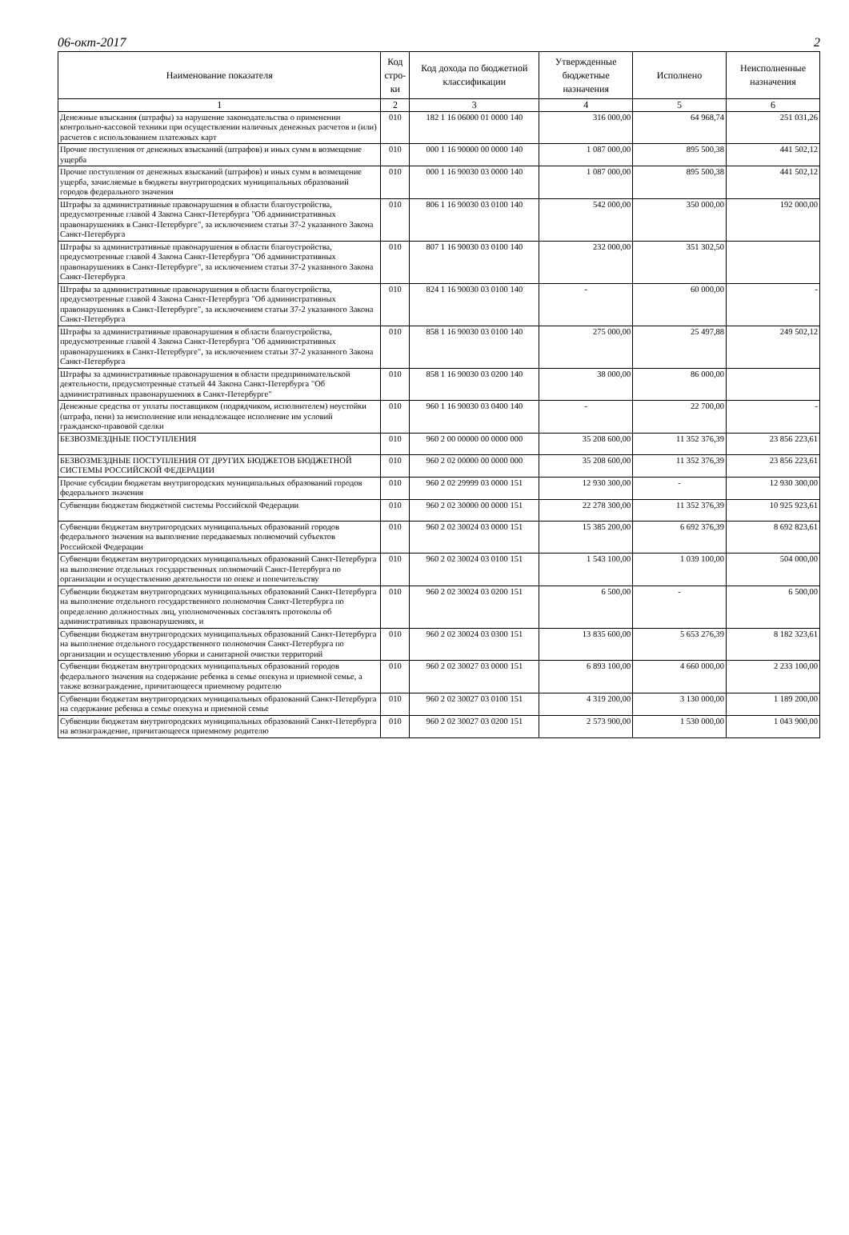06-окт-2017 2
| Наименование показателя | Код стро-ки | Код дохода по бюджетной классификации | Утвержденные бюджетные назначения | Исполнено | Неисполненные назначения |
| --- | --- | --- | --- | --- | --- |
| 1 | 2 | 3 | 4 | 5 | 6 |
| Денежные взыскания (штрафы) за нарушение законодательства о применении контрольно-кассовой техники при осуществлении наличных денежных расчетов и (или) расчетов с использованием платежных карт | 010 | 182 1 16 06000 01 0000 140 | 316 000,00 | 64 968,74 | 251 031,26 |
| Прочие поступления от денежных взысканий (штрафов) и иных сумм в возмещение ущерба | 010 | 000 1 16 90000 00 0000 140 | 1 087 000,00 | 895 500,38 | 441 502,12 |
| Прочие поступления от денежных взысканий (штрафов) и иных сумм в возмещение ущерба, зачисляемые в бюджеты внутригородских муниципальных образований городов федерального значения | 010 | 000 1 16 90030 03 0000 140 | 1 087 000,00 | 895 500,38 | 441 502,12 |
| Штрафы за административные правонарушения в области благоустройства, предусмотренные главой 4 Закона Санкт-Петербурга "Об административных правонарушениях в Санкт-Петербурге", за исключением статьи 37-2 указанного Закона Санкт-Петербурга | 010 | 806 1 16 90030 03 0100 140 | 542 000,00 | 350 000,00 | 192 000,00 |
| Штрафы за административные правонарушения в области благоустройства, предусмотренные главой 4 Закона Санкт-Петербурга "Об административных правонарушениях в Санкт-Петербурге", за исключением статьи 37-2 указанного Закона Санкт-Петербурга | 010 | 807 1 16 90030 03 0100 140 | 232 000,00 | 351 302,50 | |
| Штрафы за административные правонарушения в области благоустройства, предусмотренные главой 4 Закона Санкт-Петербурга "Об административных правонарушениях в Санкт-Петербурге", за исключением статьи 37-2 указанного Закона Санкт-Петербурга | 010 | 824 1 16 90030 03 0100 140 | - | 60 000,00 | - |
| Штрафы за административные правонарушения в области благоустройства, предусмотренные главой 4 Закона Санкт-Петербурга "Об административных правонарушениях в Санкт-Петербурге", за исключением статьи 37-2 указанного Закона Санкт-Петербурга | 010 | 858 1 16 90030 03 0100 140 | 275 000,00 | 25 497,88 | 249 502,12 |
| Штрафы за административные правонарушения в области предпринимательской деятельности, предусмотренные статьей 44 Закона Санкт-Петербурга "Об административных правонарушениях в Санкт-Петербурге" | 010 | 858 1 16 90030 03 0200 140 | 38 000,00 | 86 000,00 | |
| Денежные средства от уплаты поставщиком (подрядчиком, исполнителем) неустойки (штрафа, пени) за неисполнение или ненадлежащее исполнение им условий гражданско-правовой сделки | 010 | 960 1 16 90030 03 0400 140 | - | 22 700,00 | - |
| БЕЗВОЗМЕЗДНЫЕ ПОСТУПЛЕНИЯ | 010 | 960 2 00 00000 00 0000 000 | 35 208 600,00 | 11 352 376,39 | 23 856 223,61 |
| БЕЗВОЗМЕЗДНЫЕ ПОСТУПЛЕНИЯ ОТ ДРУГИХ БЮДЖЕТОВ БЮДЖЕТНОЙ СИСТЕМЫ РОССИЙСКОЙ ФЕДЕРАЦИИ | 010 | 960 2 02 00000 00 0000 000 | 35 208 600,00 | 11 352 376,39 | 23 856 223,61 |
| Прочие субсидии бюджетам внутригородских муниципальных образований городов федерального значения | 010 | 960 2 02 29999 03 0000 151 | 12 930 300,00 | - | 12 930 300,00 |
| Субвенции бюджетам бюджетной системы Российской Федерации | 010 | 960 2 02 30000 00 0000 151 | 22 278 300,00 | 11 352 376,39 | 10 925 923,61 |
| Субвенции бюджетам внутригородских муниципальных образований городов федерального значения на выполнение передаваемых полномочий субъектов Российской Федерации | 010 | 960 2 02 30024 03 0000 151 | 15 385 200,00 | 6 692 376,39 | 8 692 823,61 |
| Субвенции бюджетам внутригородских муниципальных образований Санкт-Петербурга на выполнение отдельных государственных полномочий Санкт-Петербурга по организации и осуществлению деятельности по опеке и попечительству | 010 | 960 2 02 30024 03 0100 151 | 1 543 100,00 | 1 039 100,00 | 504 000,00 |
| Субвенции бюджетам внутригородских муниципальных образований Санкт-Петербурга на выполнение отдельного государственного полномочия Санкт-Петербурга по определению должностных лиц, уполномоченных составлять протоколы об административных правонарушениях, и | 010 | 960 2 02 30024 03 0200 151 | 6 500,00 | - | 6 500,00 |
| Субвенции бюджетам внутригородских муниципальных образований Санкт-Петербурга на выполнение отдельного государственного полномочия Санкт-Петербурга по организации и осуществлению уборки и санитарной очистки территорий | 010 | 960 2 02 30024 03 0300 151 | 13 835 600,00 | 5 653 276,39 | 8 182 323,61 |
| Субвенции бюджетам внутригородских муниципальных образований городов федерального значения на содержание ребенка в семье опекуна и приемной семье, а также вознаграждение, причитающееся приемному родителю | 010 | 960 2 02 30027 03 0000 151 | 6 893 100,00 | 4 660 000,00 | 2 233 100,00 |
| Субвенции бюджетам внутригородских муниципальных образований Санкт-Петербурга на содержание ребенка в семье опекуна и приемной семье | 010 | 960 2 02 30027 03 0100 151 | 4 319 200,00 | 3 130 000,00 | 1 189 200,00 |
| Субвенции бюджетам внутригородских муниципальных образований Санкт-Петербурга на вознаграждение, причитающееся приемному родителю | 010 | 960 2 02 30027 03 0200 151 | 2 573 900,00 | 1 530 000,00 | 1 043 900,00 |